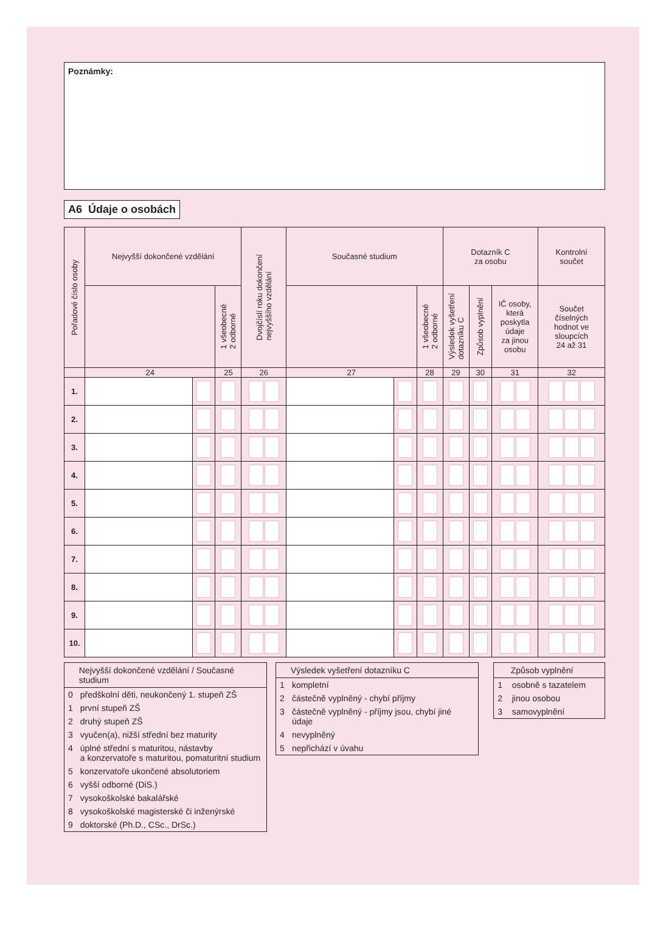Poznámky:
A6 Údaje o osobách
| Pořadové číslo osoby | Nejvyšší dokončené vzdělání | | | Dvojčíslí roku dokončení nejvyššího vzdělání | Současné studium | | | Dotazník C za osobu | | | Kontrolní součet |
| --- | --- | --- | --- | --- | --- | --- | --- | --- | --- | --- | --- |
| | | | 1 všeobecné 2 odborné | | | | 1 všeobecné 2 odborné | Výsledek vyšetření dotazníku C | Způsob vyplnění | IČ osoby, která poskytla údaje za jinou osobu | Součet číselných hodnot ve sloupcích 24 až 31 |
| | 24 | | 25 | 26 | 27 | | 28 | 29 | 30 | 31 | 32 |
| 1. | | | | | | | | | | | |
| 2. | | | | | | | | | | | |
| 3. | | | | | | | | | | | |
| 4. | | | | | | | | | | | |
| 5. | | | | | | | | | | | |
| 6. | | | | | | | | | | | |
| 7. | | | | | | | | | | | |
| 8. | | | | | | | | | | | |
| 9. | | | | | | | | | | | |
| 10. | | | | | | | | | | | |
| | Nejvyšší dokončené vzdělání / Současné studium |
| --- | --- |
| 0 | předškolní děti, neukončený 1. stupeň ZŠ |
| 1 | první stupeň ZŠ |
| 2 | druhý stupeň ZŠ |
| 3 | vyučen(a), nižší střední bez maturity |
| 4 | úplné střední s maturitou, nástavby a konzervatoře s maturitou, pomaturitní studium |
| 5 | konzervatoře ukončené absolutoriem |
| 6 | vyšší odborné (DiS.) |
| 7 | vysokoškolské bakalářské |
| 8 | vysokoškolské magisterské či inženýrské |
| 9 | doktorské (Ph.D., CSc., DrSc.) |
| | Výsledek vyšetření dotazníku C |
| --- | --- |
| 1 | kompletní |
| 2 | částečně vyplněný - chybí příjmy |
| 3 | částečně vyplněný - příjmy jsou, chybí jiné údaje |
| 4 | nevyplněný |
| 5 | nepřichází v úvahu |
| | Způsob vyplnění |
| --- | --- |
| 1 | osobně s tazatelem |
| 2 | jinou osobou |
| 3 | samovyplnění |